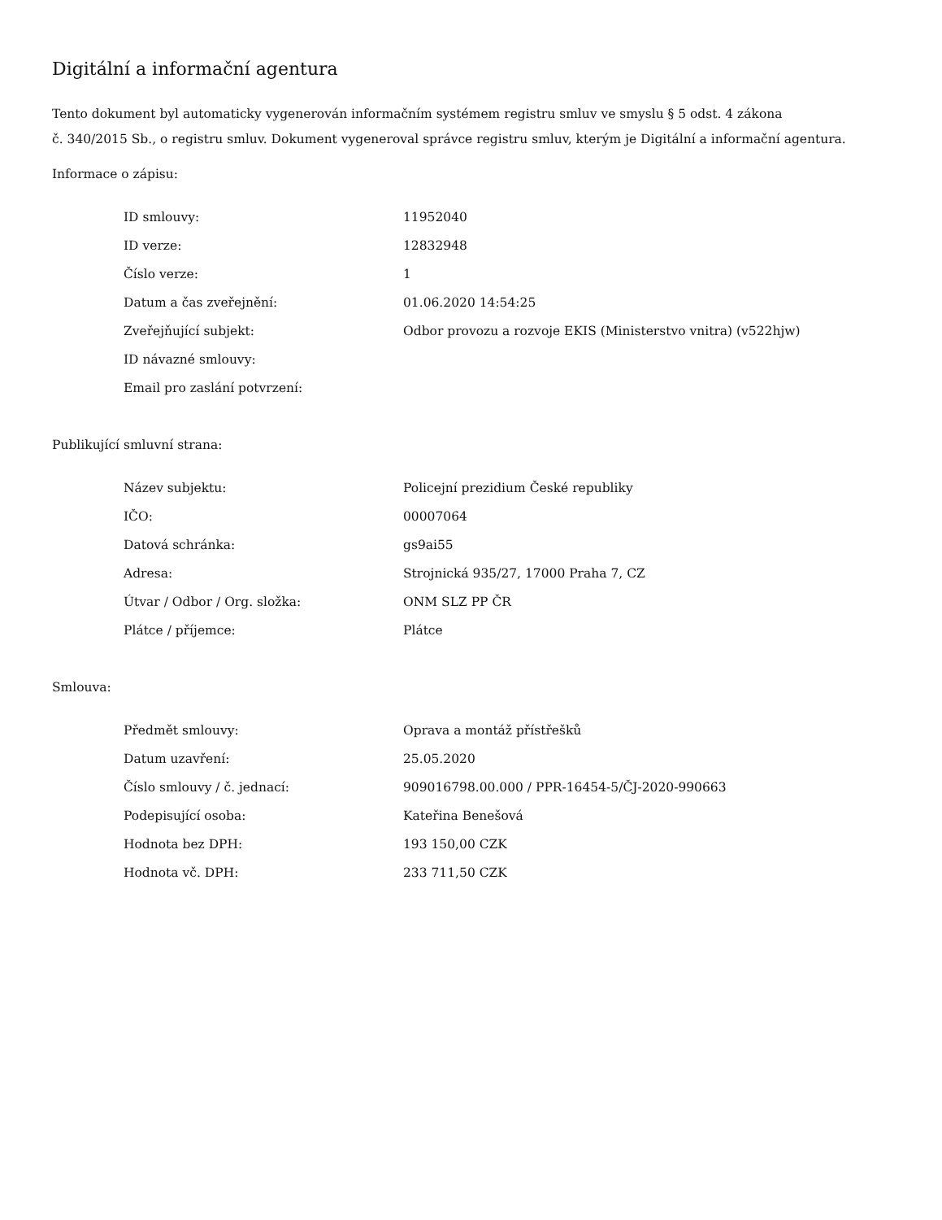Digitální a informační agentura
Tento dokument byl automaticky vygenerován informačním systémem registru smluv ve smyslu § 5 odst. 4 zákona
č. 340/2015 Sb., o registru smluv. Dokument vygeneroval správce registru smluv, kterým je Digitální a informační agentura.
Informace o zápisu:
| ID smlouvy: | 11952040 |
| ID verze: | 12832948 |
| Číslo verze: | 1 |
| Datum a čas zveřejnění: | 01.06.2020 14:54:25 |
| Zveřejňující subjekt: | Odbor provozu a rozvoje EKIS (Ministerstvo vnitra) (v522hjw) |
| ID návazné smlouvy: | |
| Email pro zaslání potvrzení: | |
Publikující smluvní strana:
| Název subjektu: | Policejní prezidium České republiky |
| IČO: | 00007064 |
| Datová schránka: | gs9ai55 |
| Adresa: | Strojnická 935/27, 17000 Praha 7, CZ |
| Útvar / Odbor / Org. složka: | ONM SLZ PP ČR |
| Plátce / příjemce: | Plátce |
Smlouva:
| Předmět smlouvy: | Oprava a montáž přístřešků |
| Datum uzavření: | 25.05.2020 |
| Číslo smlouvy / č. jednací: | 909016798.00.000 / PPR-16454-5/ČJ-2020-990663 |
| Podepisující osoba: | Kateřina Benešová |
| Hodnota bez DPH: | 193 150,00 CZK |
| Hodnota vč. DPH: | 233 711,50 CZK |